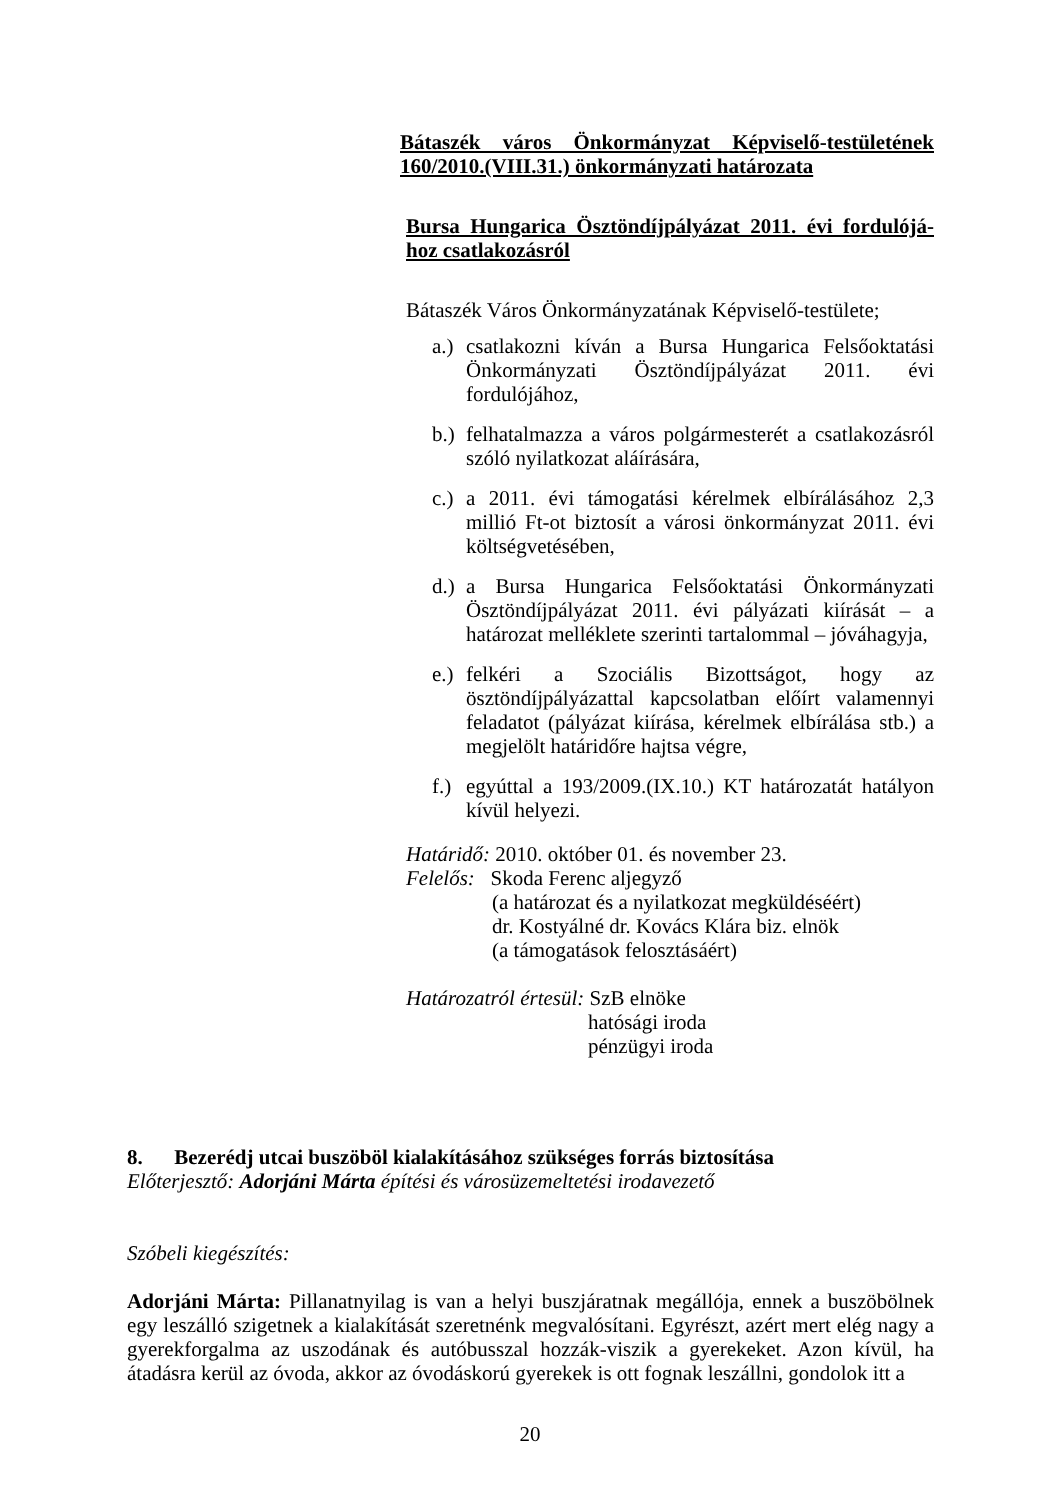Bátaszék város Önkormányzat Képviselő-testületének 160/2010.(VIII.31.) önkormányzati határozata
Bursa Hungarica Ösztöndíjpályázat 2011. évi fordulójá-hoz csatlakozásról
Bátaszék Város Önkormányzatának Képviselő-testülete;
a.) csatlakozni kíván a Bursa Hungarica Felsőoktatási Önkormányzati Ösztöndíjpályázat 2011. évi fordulójához,
b.) felhatalmazza a város polgármesterét a csatlakozásról szóló nyilatkozat aláírására,
c.) a 2011. évi támogatási kérelmek elbírálásához 2,3 millió Ft-ot biztosít a városi önkormányzat 2011. évi költségvetésében,
d.) a Bursa Hungarica Felsőoktatási Önkormányzati Ösztöndíjpályázat 2011. évi pályázati kiírását – a határozat melléklete szerinti tartalommal – jóváhagyja,
e.) felkéri a Szociális Bizottságot, hogy az ösztöndíjpályázattal kapcsolatban előírt valamennyi feladatot (pályázat kiírása, kérelmek elbírálása stb.) a megjelölt határidőre hajtsa végre,
f.) egyúttal a 193/2009.(IX.10.) KT határozatát hatályon kívül helyezi.
Határidő: 2010. október 01. és november 23.
Felelős: Skoda Ferenc aljegyző
(a határozat és a nyilatkozat megküldéséért)
dr. Kostyálné dr. Kovács Klára biz. elnök
(a támogatások felosztásáért)
Határozatról értesül: SzB elnöke
hatósági iroda
pénzügyi iroda
8. Bezerédj utcai buszöböl kialakításához szükséges forrás biztosítása
Előterjesztő: Adorjáni Márta építési és városüzemeltetési irodavezető
Szóbeli kiegészítés:
Adorjáni Márta: Pillanatnyilag is van a helyi buszjáratnak megállója, ennek a buszöbölnek egy leszálló szigetnek a kialakítását szeretnénk megvalósítani. Egyrészt, azért mert elég nagy a gyerekforgalma az uszodának és autóbusszal hozzák-viszik a gyerekeket. Azon kívül, ha átadásra kerül az óvoda, akkor az óvodáskorú gyerekek is ott fognak leszállni, gondolok itt a
20